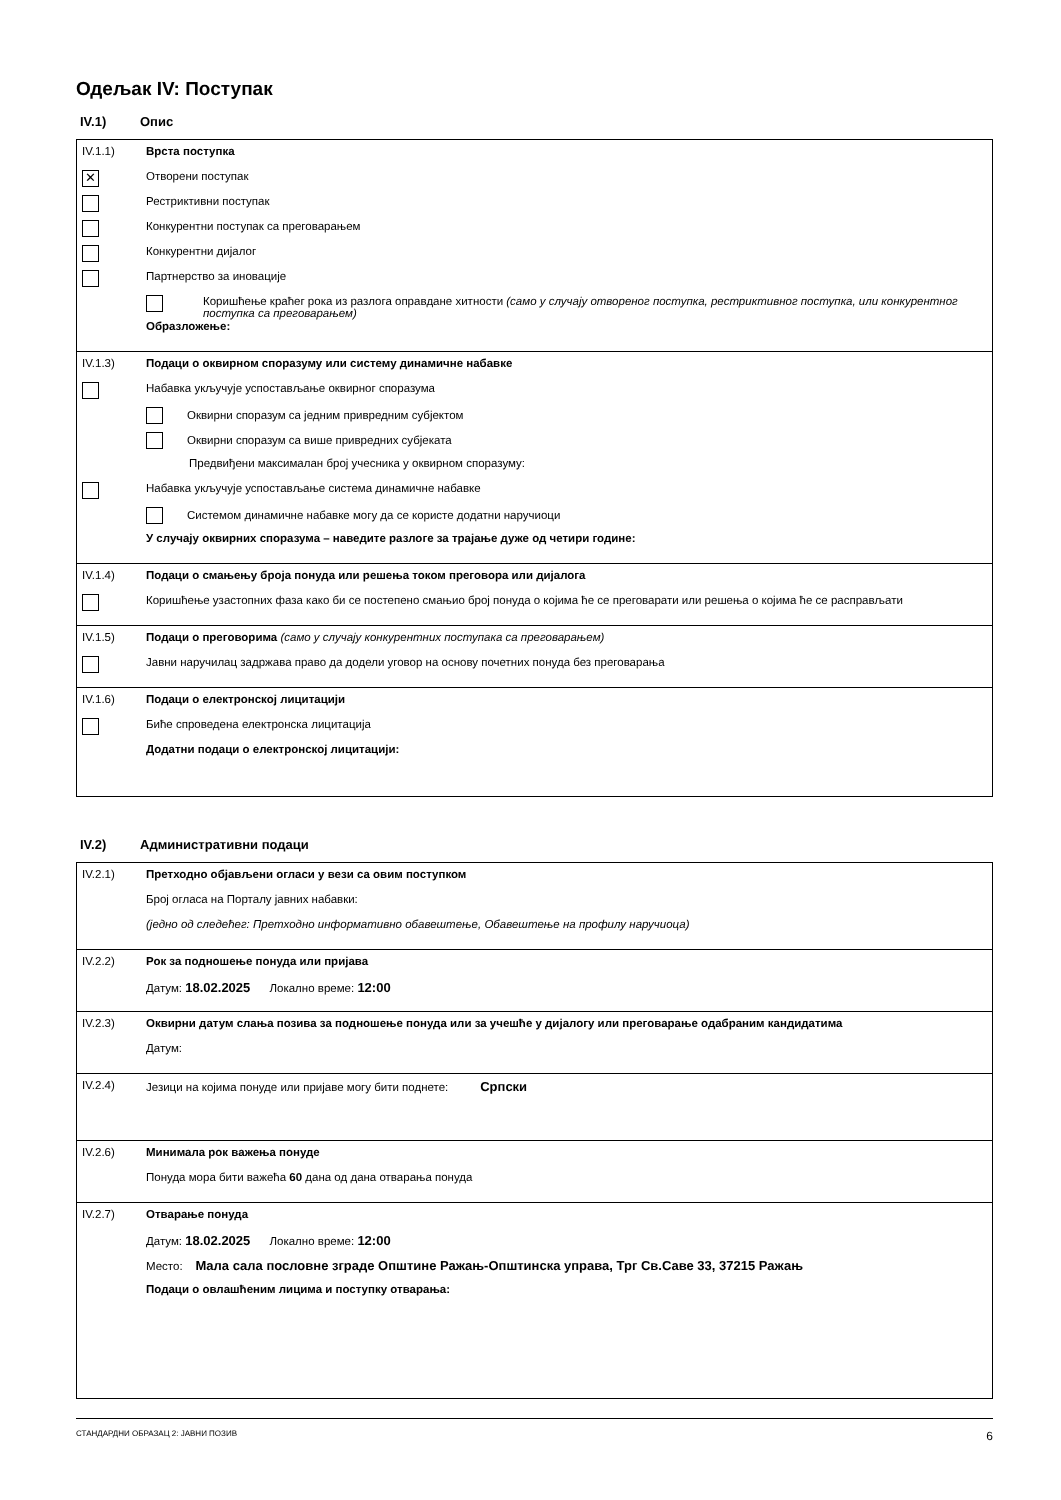Одељак IV: Поступак
IV.1) Опис
IV.1.1) Врста поступка
✕
Отворени поступак
Рестриктивни поступак
Конкурентни поступак са преговарањем
Конкурентни дијалог
Партнерство за иновације
Коришћење краћег рока из разлога оправдане хитности (само у случају отвореног поступка, рестриктивног поступка, или конкурентног поступка са преговарањем)
Образложење:
IV.1.3) Подаци о оквирном споразуму или систему динамичне набавке
Набавка укључује успостављање оквирног споразума
Оквирни споразум са једним привредним субјектом
Оквирни споразум са више привредних субјеката
Предвиђени максималан број учесника у оквирном споразуму:
Набавка укључује успостављање система динамичне набавке
Системом динамичне набавке могу да се користе додатни наручиоци
У случају оквирних споразума – наведите разлоге за трајање дуже од четири године:
IV.1.4) Подаци о смањењу броја понуда или решења током преговора или дијалога
Коришћење узастопних фаза како би се постепено смањио број понуда о којима ће се преговарати или решења о којима ће се расправљати
IV.1.5) Подаци о преговорима (само у случају конкурентних поступака са преговарањем)
Јавни наручилац задржава право да додели уговор на основу почетних понуда без преговарања
IV.1.6) Подаци о електронској лицитацији
Биће спроведена електронска лицитација
Додатни подаци о електронској лицитацији:
IV.2) Административни подаци
IV.2.1) Претходно објављени огласи у вези са овим поступком
Број огласа на Порталу јавних набавки:
(једно од следећег: Претходно информативно обавештење, Обавештење на профилу наручиоца)
IV.2.2) Рок за подношење понуда или пријава
Датум: 18.02.2025 Локално време: 12:00
IV.2.3) Оквирни датум слања позива за подношење понуда или за учешће у дијалогу или преговарање одабраним кандидатима
Датум:
IV.2.4) Језици на којима понуде или пријаве могу бити поднете: Српски
IV.2.6) Минимала рок важења понуде
Понуда мора бити важећа 60 дана од дана отварања понуда
IV.2.7) Отварање понуда
Датум: 18.02.2025 Локално време: 12:00
Место: Мала сала пословне зграде Општине Ражањ-Општинска управа, Трг Св.Саве 33, 37215 Ражањ
Подаци о овлашћеним лицима и поступку отварања:
СТАНДАРДНИ ОБРАЗАЦ 2: ЈАВНИ ПОЗИВ 6